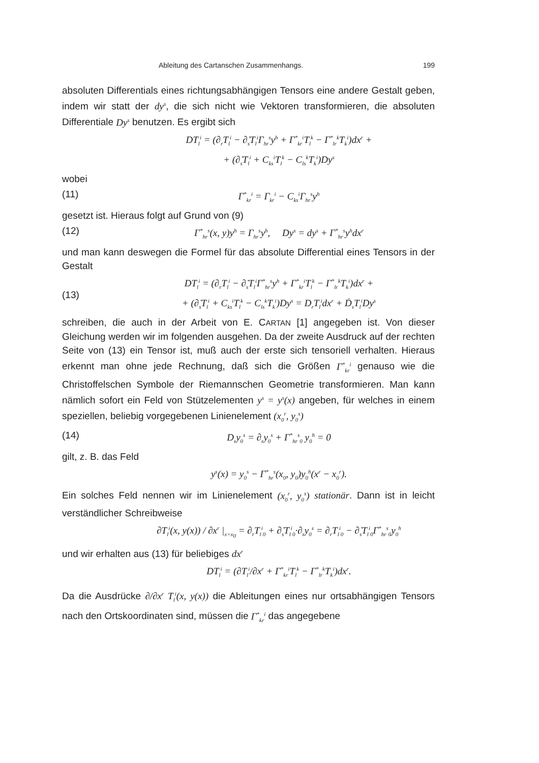Ableitung des Cartanschen Zusammenhangs. 199
absoluten Differentials eines richtungsabhängigen Tensors eine andere Gestalt geben, indem wir statt der dy<sup>s</sup>, die sich nicht wie Vektoren transformieren, die absoluten Differentiale Dy<sup>s</sup> benutzen. Es ergibt sich
DT<sub>l</sub><sup>i</sup> = (∂<sub>r</sub>T<sub>l</sub><sup>i</sup> − ∂̇<sub>s</sub>T<sub>l</sub><sup>i</sup>Γ<sub>hr</sub><sup>s</sup>y<sup>h</sup> + Γ<sup>*</sup><sub>kr</sub><sup>i</sup>T<sub>l</sub><sup>k</sup> − Γ<sup>*</sup><sub>lr</sub><sup>k</sup>T<sub>k</sub><sup>i</sup>)dx<sup>r</sup> +
+ (∂̇<sub>s</sub>T<sub>l</sub><sup>i</sup> + C<sub>ks</sub><sup>i</sup>T<sub>l</sub><sup>k</sup> − C<sub>ls</sub><sup>k</sup>T<sub>k</sub><sup>i</sup>)Dy<sup>s</sup>
wobei
(11) Γ<sup>*</sup><sub>kr</sub><sup>i</sup> = Γ<sub>kr</sub><sup>i</sup> − C<sub>ks</sub><sup>i</sup>Γ<sub>hr</sub><sup>s</sup>y<sup>h</sup>
gesetzt ist. Hieraus folgt auf Grund von (9)
(12) Γ<sup>*</sup><sub>hr</sub><sup>s</sup>(x, y)y<sup>h</sup> = Γ<sub>hr</sub><sup>s</sup>y<sup>h</sup>, Dy<sup>s</sup> = dy<sup>s</sup> + Γ<sup>*</sup><sub>hr</sub><sup>s</sup>y<sup>h</sup>dx<sup>r</sup>
und man kann deswegen die Formel für das absolute Differential eines Tensors in der Gestalt
(13) DT<sub>l</sub><sup>i</sup> = (∂<sub>r</sub>T<sub>l</sub><sup>i</sup> − ∂̇<sub>s</sub>T<sub>l</sub><sup>i</sup>Γ<sup>*</sup><sub>hr</sub><sup>s</sup>y<sup>h</sup> + Γ<sup>*</sup><sub>kr</sub><sup>i</sup>T<sub>l</sub><sup>k</sup> − Γ<sup>*</sup><sub>lr</sub><sup>k</sup>T<sub>k</sub><sup>i</sup>)dx<sup>r</sup> +
+ (∂̇<sub>s</sub>T<sub>l</sub><sup>i</sup> + C<sub>ks</sub><sup>i</sup>T<sub>l</sub><sup>k</sup> − C<sub>ls</sub><sup>k</sup>T<sub>k</sub><sup>i</sup>)Dy<sup>s</sup> = D<sub>r</sub>T<sub>l</sub><sup>i</sup>dx<sup>r</sup> + Ḋ<sub>s</sub>T<sub>l</sub><sup>i</sup>Dy<sup>s</sup>
schreiben, die auch in der Arbeit von E. CARTAN [1] angegeben ist. Von dieser Gleichung werden wir im folgenden ausgehen. Da der zweite Ausdruck auf der rechten Seite von (13) ein Tensor ist, muß auch der erste sich tensoriell verhalten. Hieraus erkennt man ohne jede Rechnung, daß sich die Größen Γ<sup>*</sup><sub>kr</sub><sup>i</sup> genauso wie die Christoffelschen Symbole der Riemannschen Geometrie transformieren. Man kann nämlich sofort ein Feld von Stützelementen y<sup>s</sup> = y<sup>s</sup>(x) angeben, für welches in einem speziellen, beliebig vorgegebenen Linienelement (x<sub>0</sub><sup>r</sup>, y<sub>0</sub><sup>s</sup>)
(14) D<sub>r</sub>y<sub>0</sub><sup>s</sup> = ∂<sub>r</sub>y<sub>0</sub><sup>s</sup> + Γ<sup>*</sup><sub>hr</sub><sup>s</sup><sub>0</sub> y<sub>0</sub><sup>h</sup> = 0
gilt, z. B. das Feld
y<sup>s</sup>(x) = y<sub>0</sub><sup>s</sup> − Γ<sup>*</sup><sub>hr</sub><sup>s</sup>(x<sub>0</sub>, y<sub>0</sub>)y<sub>0</sub><sup>h</sup>(x<sup>r</sup> − x<sub>0</sub><sup>r</sup>).
Ein solches Feld nennen wir im Linienelement (x<sub>0</sub><sup>r</sup>, y<sub>0</sub><sup>s</sup>) stationär. Dann ist in leicht verständlicher Schreibweise
∂T<sub>l</sub><sup>i</sup>(x, y(x)) / ∂x<sup>r</sup> |<sub>x=x<sub>0</sub></sub> = ∂<sub>r</sub>T<sub>l</sub><sup>i</sup><sub>0</sub> + ∂̇<sub>s</sub>T<sub>l</sub><sup>i</sup><sub>0</sub>·∂<sub>r</sub>y<sub>0</sub><sup>s</sup> = ∂<sub>r</sub>T<sub>l</sub><sup>i</sup><sub>0</sub> − ∂̇<sub>s</sub>T<sub>l</sub><sup>i</sup><sub>0</sub>Γ<sup>*</sup><sub>hr</sub><sup>s</sup><sub>0</sub>y<sub>0</sub><sup>h</sup>
und wir erhalten aus (13) für beliebiges dx<sup>r</sup>
DT<sub>l</sub><sup>i</sup> = (∂T<sub>l</sub><sup>i</sup>/∂x<sup>r</sup> + Γ<sup>*</sup><sub>kr</sub><sup>i</sup>T<sub>l</sub><sup>k</sup> − Γ<sup>*</sup><sub>lr</sub><sup>k</sup>T<sub>k</sub><sup>i</sup>)dx<sup>r</sup>.
Da die Ausdrücke ∂/∂x<sup>r</sup> T<sub>l</sub><sup>i</sup>(x, y(x)) die Ableitungen eines nur ortsabhängigen Tensors nach den Ortskoordinaten sind, müssen die Γ<sup>*</sup><sub>kr</sub><sup>i</sup> das angegebene